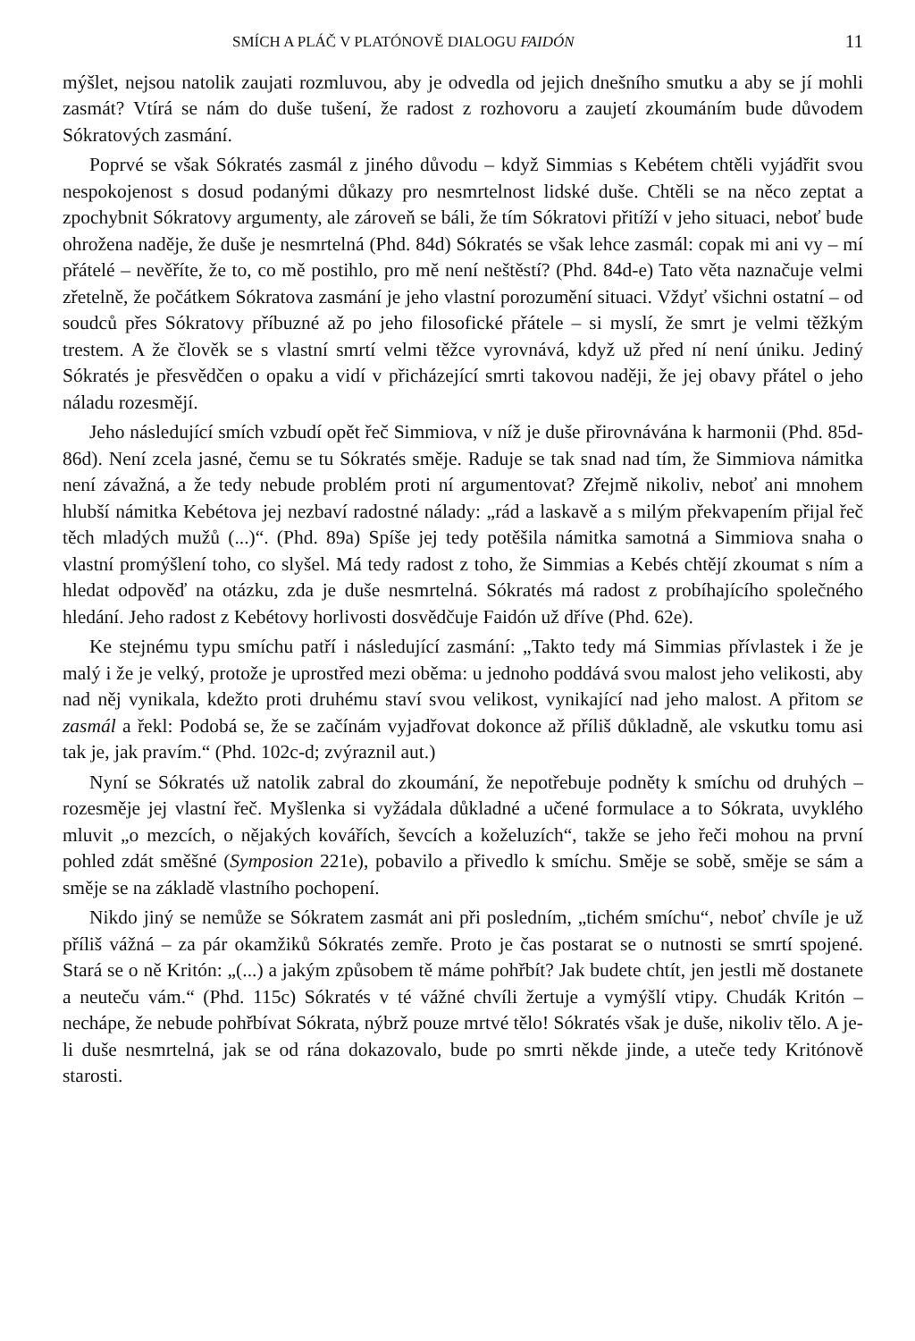SMÍCH A PLÁČ V PLATÓNOVĚ DIALOGU FAIDÓN 11
mýšlet, nejsou natolik zaujati rozmluvou, aby je odvedla od jejich dnešního smutku a aby se jí mohli zasmát? Vtírá se nám do duše tušení, že radost z rozhovoru a zaujetí zkoumáním bude důvodem Sókratových zasmání.
Poprvé se však Sókratés zasmál z jiného důvodu – když Simmias s Kebétem chtěli vyjádřit svou nespokojenost s dosud podanými důkazy pro nesmrtelnost lidské duše. Chtěli se na něco zeptat a zpochybnit Sókratovy argumenty, ale zároveň se báli, že tím Sókratovi přitíží v jeho situaci, neboť bude ohrožena naděje, že duše je nesmrtelná (Phd. 84d) Sókratés se však lehce zasmál: copak mi ani vy – mí přátelé – nevěříte, že to, co mě postihlo, pro mě není neštěstí? (Phd. 84d-e) Tato věta naznačuje velmi zřetelně, že počátkem Sókratova zasmání je jeho vlastní porozumění situaci. Vždyť všichni ostatní – od soudců přes Sókratovy příbuzné až po jeho filosofické přátele – si myslí, že smrt je velmi těžkým trestem. A že člověk se s vlastní smrtí velmi těžce vyrovnává, když už před ní není úniku. Jediný Sókratés je přesvědčen o opaku a vidí v přicházející smrti takovou naději, že jej obavy přátel o jeho náladu rozesmějí.
Jeho následující smích vzbudí opět řeč Simmiova, v níž je duše přirovnávána k harmonii (Phd. 85d-86d). Není zcela jasné, čemu se tu Sókratés směje. Raduje se tak snad nad tím, že Simmiova námitka není závažná, a že tedy nebude problém proti ní argumentovat? Zřejmě nikoliv, neboť ani mnohem hlubší námitka Kebétova jej nezbaví radostné nálady: „rád a laskavě a s milým překvapením přijal řeč těch mladých mužů (...)“. (Phd. 89a) Spíše jej tedy potěšila námitka samotná a Simmiova snaha o vlastní promýšlení toho, co slyšel. Má tedy radost z toho, že Simmias a Kebés chtějí zkoumat s ním a hledat odpověď na otázku, zda je duše nesmrtelná. Sókratés má radost z probíhajícího společného hledání. Jeho radost z Kebétovy horlivosti dosvědčuje Faidón už dříve (Phd. 62e).
Ke stejnému typu smíchu patří i následující zasmání: „Takto tedy má Simmias přívlastek i že je malý i že je velký, protože je uprostřed mezi oběma: u jednoho poddává svou malost jeho velikosti, aby nad něj vynikala, kdežto proti druhému staví svou velikost, vynikající nad jeho malost. A přitom se zasmál a řekl: Podobá se, že se začínám vyjadřovat dokonce až příliš důkladně, ale vskutku tomu asi tak je, jak pravím.“ (Phd. 102c-d; zvýraznil aut.)
Nyní se Sókratés už natolik zabral do zkoumání, že nepotřebuje podněty k smíchu od druhých – rozesměje jej vlastní řeč. Myšlenka si vyžádala důkladné a učené formulace a to Sókrata, uvyklého mluvit „o mezcích, o nějakých kovářích, ševcích a koželuzích“, takže se jeho řeči mohou na první pohled zdát směšné (Symposion 221e), pobavilo a přivedlo k smíchu. Směje se sobě, směje se sám a směje se na základě vlastního pochopení.
Nikdo jiný se nemůže se Sókratem zasmát ani při posledním, „tichém smíchu“, neboť chvíle je už příliš vážná – za pár okamžiků Sókratés zemře. Proto je čas postarat se o nutnosti se smrtí spojené. Stará se o ně Kritón: „(...) a jakým způsobem tě máme pohřbít? Jak budete chtít, jen jestli mě dostanete a neuteču vám.“ (Phd. 115c) Sókratés v té vážné chvíli žertuje a vymýšlí vtipy. Chudák Kritón – nechápe, že nebude pohřbívat Sókrata, nýbrž pouze mrtvé tělo! Sókratés však je duše, nikoliv tělo. A je-li duše nesmrtelná, jak se od rána dokazovalo, bude po smrti někde jinde, a uteče tedy Kritónově starosti.